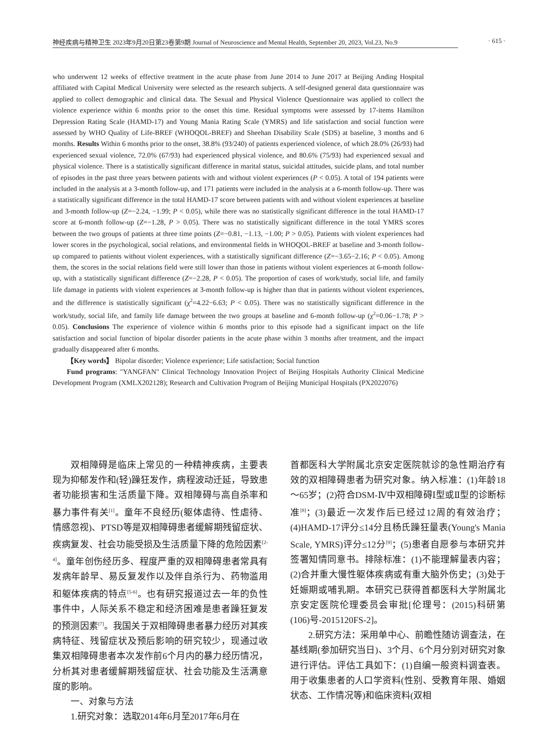神经疾病与精神卫生 2023年9月20日第23卷第9期 Journal of Neuroscience and Mental Health, September 20, 2023, Vol.23, No.9 · 615 ·
who underwent 12 weeks of effective treatment in the acute phase from June 2014 to June 2017 at Beijing Anding Hospital affiliated with Capital Medical University were selected as the research subjects. A self-designed general data questionnaire was applied to collect demographic and clinical data. The Sexual and Physical Violence Questionnaire was applied to collect the violence experience within 6 months prior to the onset this time. Residual symptoms were assessed by 17-items Hamilton Depression Rating Scale (HAMD-17) and Young Mania Rating Scale (YMRS) and life satisfaction and social function were assessed by WHO Quality of Life-BREF (WHOQOL-BREF) and Sheehan Disability Scale (SDS) at baseline, 3 months and 6 months. Results Within 6 months prior to the onset, 38.8% (93/240) of patients experienced violence, of which 28.0% (26/93) had experienced sexual violence, 72.0% (67/93) had experienced physical violence, and 80.6% (75/93) had experienced sexual and physical violence. There is a statistically significant difference in marital status, suicidal attitudes, suicide plans, and total number of episodes in the past three years between patients with and without violent experiences (P < 0.05). A total of 194 patients were included in the analysis at a 3-month follow-up, and 171 patients were included in the analysis at a 6-month follow-up. There was a statistically significant difference in the total HAMD-17 score between patients with and without violent experiences at baseline and 3-month follow-up (Z=−2.24, −1.99; P < 0.05), while there was no statistically significant difference in the total HAMD-17 score at 6-month follow-up (Z=−1.28, P > 0.05). There was no statistically significant difference in the total YMRS scores between the two groups of patients at three time points (Z=−0.81, −1.13, −1.00; P > 0.05). Patients with violent experiences had lower scores in the psychological, social relations, and environmental fields in WHOQOL-BREF at baseline and 3-month follow-up compared to patients without violent experiences, with a statistically significant difference (Z=−3.65−2.16; P < 0.05). Among them, the scores in the social relations field were still lower than those in patients without violent experiences at 6-month follow-up, with a statistically significant difference (Z=−2.28, P < 0.05). The proportion of cases of work/study, social life, and family life damage in patients with violent experiences at 3-month follow-up is higher than that in patients without violent experiences, and the difference is statistically significant (χ<sup>2</sup>=4.22−6.63; P < 0.05). There was no statistically significant difference in the work/study, social life, and family life damage between the two groups at baseline and 6-month follow-up (χ<sup>2</sup>=0.06−1.78; P > 0.05). Conclusions The experience of violence within 6 months prior to this episode had a significant impact on the life satisfaction and social function of bipolar disorder patients in the acute phase within 3 months after treatment, and the impact gradually disappeared after 6 months.
【Key words】 Bipolar disorder; Violence experience; Life satisfaction; Social function
Fund programs: "YANGFAN" Clinical Technology Innovation Project of Beijing Hospitals Authority Clinical Medicine Development Program (XMLX202128); Research and Cultivation Program of Beijing Municipal Hospitals (PX2022076)
双相障碍是临床上常见的一种精神疾病，主要表现为抑郁发作和(轻)躁狂发作，病程波动迁延，导致患者功能损害和生活质量下降。双相障碍与高自杀率和暴力事件有关<sup>[1]</sup>。童年不良经历(躯体虐待、性虐待、情感忽视)、PTSD等是双相障碍患者缓解期残留症状、疾病复发、社会功能受损及生活质量下降的危险因素<sup>[2-4]</sup>。童年创伤经历多、程度严重的双相障碍患者常具有发病年龄早、易反复发作以及伴自杀行为、药物滥用和躯体疾病的特点<sup>[5-6]</sup>。也有研究报道过去一年的负性事件中，人际关系不稳定和经济困难是患者躁狂复发的预测因素<sup>[7]</sup>。我国关于双相障碍患者暴力经历对其疾病特征、残留症状及预后影响的研究较少，现通过收集双相障碍患者本次发作前6个月内的暴力经历情况，分析其对患者缓解期残留症状、社会功能及生活满意度的影响。
一、对象与方法
1.研究对象：选取2014年6月至2017年6月在
首都医科大学附属北京安定医院就诊的急性期治疗有效的双相障碍患者为研究对象。纳入标准：(1)年龄18～65岁；(2)符合DSM-Ⅳ中双相障碍Ⅰ型或Ⅱ型的诊断标准<sup>[8]</sup>；(3)最近一次发作后已经过12周的有效治疗；(4)HAMD-17评分≤14分且杨氏躁狂量表(Young's Mania Scale, YMRS)评分≤12分<sup>[9]</sup>；(5)患者自愿参与本研究并签署知情同意书。排除标准：(1)不能理解量表内容；(2)合并重大慢性躯体疾病或有重大脑外伤史；(3)处于妊娠期或哺乳期。本研究已获得首都医科大学附属北京安定医院伦理委员会审批[伦理号：(2015)科研第(106)号-2015120FS-2]。
2.研究方法：采用单中心、前瞻性随访调查法，在基线期(参加研究当日)、3个月、6个月分别对研究对象进行评估。评估工具如下：(1)自编一般资料调查表。用于收集患者的人口学资料(性别、受教育年限、婚姻状态、工作情况等)和临床资料(双相